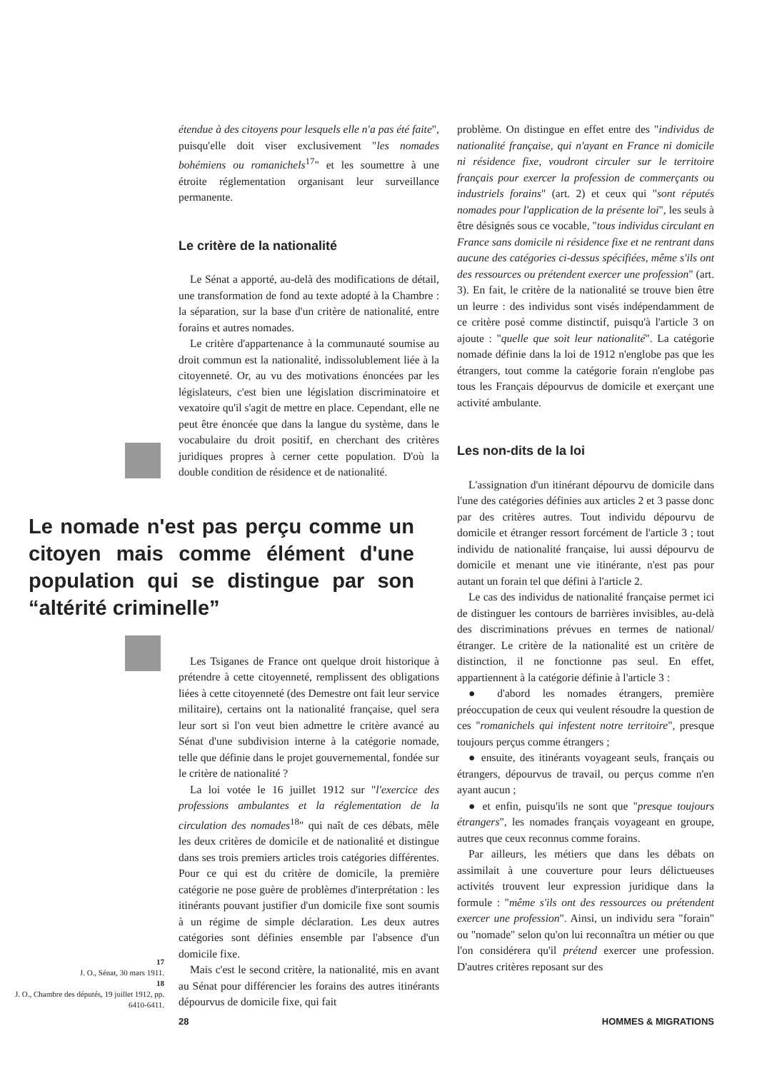17
J. O., Sénat, 30 mars 1911.
18
J. O., Chambre des députés, 19 juillet 1912, pp. 6410-6411.
étendue à des citoyens pour lesquels elle n'a pas été faite", puisqu'elle doit viser exclusivement "les nomades bohémiens ou romanichels<sup>17</sup>" et les soumettre à une étroite réglementation organisant leur surveillance permanente.
Le critère de la nationalité
Le Sénat a apporté, au-delà des modifications de détail, une transformation de fond au texte adopté à la Chambre : la séparation, sur la base d'un critère de nationalité, entre forains et autres nomades.
Le critère d'appartenance à la communauté soumise au droit commun est la nationalité, indissolublement liée à la citoyenneté. Or, au vu des motivations énoncées par les législateurs, c'est bien une législation discriminatoire et vexatoire qu'il s'agit de mettre en place. Cependant, elle ne peut être énoncée que dans la langue du système, dans le vocabulaire du droit positif, en cherchant des critères juridiques propres à cerner cette population. D'où la double condition de résidence et de nationalité.
Le nomade n'est pas perçu comme un citoyen mais comme élément d'une population qui se distingue par son “altérité criminelle”
Les Tsiganes de France ont quelque droit historique à prétendre à cette citoyenneté, remplissent des obligations liées à cette citoyenneté (des Demestre ont fait leur service militaire), certains ont la nationalité française, quel sera leur sort si l'on veut bien admettre le critère avancé au Sénat d'une subdivision interne à la catégorie nomade, telle que définie dans le projet gouvernemental, fondée sur le critère de nationalité ?
La loi votée le 16 juillet 1912 sur "l'exercice des professions ambulantes et la réglementation de la circulation des nomades<sup>18</sup>" qui naît de ces débats, mêle les deux critères de domicile et de nationalité et distingue dans ses trois premiers articles trois catégories différentes. Pour ce qui est du critère de domicile, la première catégorie ne pose guère de problèmes d'interprétation : les itinérants pouvant justifier d'un domicile fixe sont soumis à un régime de simple déclaration. Les deux autres catégories sont définies ensemble par l'absence d'un domicile fixe.
Mais c'est le second critère, la nationalité, mis en avant au Sénat pour différencier les forains des autres itinérants dépourvus de domicile fixe, qui fait
problème. On distingue en effet entre des "individus de nationalité française, qui n'ayant en France ni domicile ni résidence fixe, voudront circuler sur le territoire français pour exercer la profession de commerçants ou industriels forains" (art. 2) et ceux qui "sont réputés nomades pour l'application de la présente loi", les seuls à être désignés sous ce vocable, "tous individus circulant en France sans domicile ni résidence fixe et ne rentrant dans aucune des catégories ci-dessus spécifiées, même s'ils ont des ressources ou prétendent exercer une profession" (art. 3). En fait, le critère de la nationalité se trouve bien être un leurre : des individus sont visés indépendamment de ce critère posé comme distinctif, puisqu'à l'article 3 on ajoute : "quelle que soit leur nationalité". La catégorie nomade définie dans la loi de 1912 n'englobe pas que les étrangers, tout comme la catégorie forain n'englobe pas tous les Français dépourvus de domicile et exerçant une activité ambulante.
Les non-dits de la loi
L'assignation d'un itinérant dépourvu de domicile dans l'une des catégories définies aux articles 2 et 3 passe donc par des critères autres. Tout individu dépourvu de domicile et étranger ressort forcément de l'article 3 ; tout individu de nationalité française, lui aussi dépourvu de domicile et menant une vie itinérante, n'est pas pour autant un forain tel que défini à l'article 2.
Le cas des individus de nationalité française permet ici de distinguer les contours de barrières invisibles, au-delà des discriminations prévues en termes de national/étranger. Le critère de la nationalité est un critère de distinction, il ne fonctionne pas seul. En effet, appartiennent à la catégorie définie à l'article 3 :
● d'abord les nomades étrangers, première préoccupation de ceux qui veulent résoudre la question de ces "romanichels qui infestent notre territoire", presque toujours perçus comme étrangers ;
● ensuite, des itinérants voyageant seuls, français ou étrangers, dépourvus de travail, ou perçus comme n'en ayant aucun ;
● et enfin, puisqu'ils ne sont que "presque toujours étrangers", les nomades français voyageant en groupe, autres que ceux reconnus comme forains.
Par ailleurs, les métiers que dans les débats on assimilait à une couverture pour leurs délictueuses activités trouvent leur expression juridique dans la formule : "même s'ils ont des ressources ou prétendent exercer une profession". Ainsi, un individu sera "forain" ou "nomade" selon qu'on lui reconnaîtra un métier ou que l'on considérera qu'il prétend exercer une profession. D'autres critères reposant sur des
28 HOMMES & MIGRATIONS